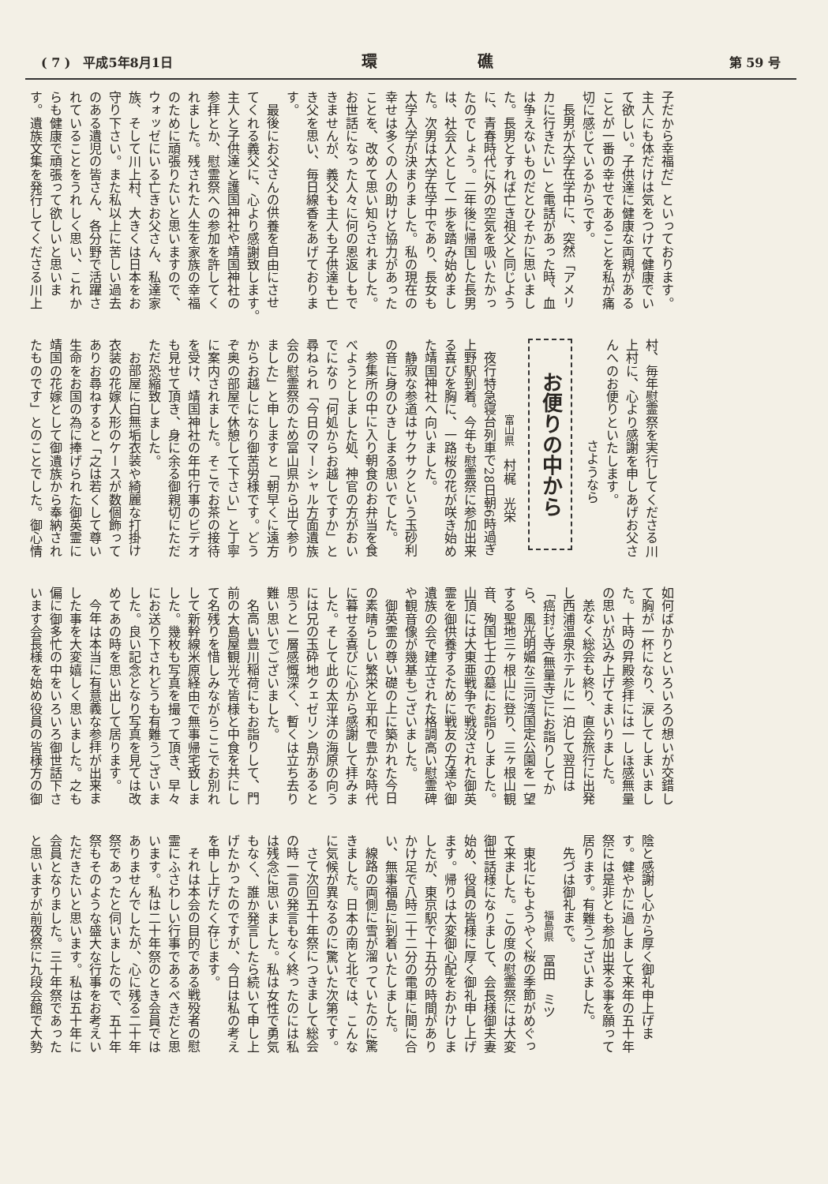( 7 )　平成5年8月1日 環 礁 第 59 号
子だから幸福だ」といっております。
主人にも体だけは気をつけて健康でい
て欲しい。子供達に健康な両親がある
ことが一番の幸せであることを私が痛
切に感じているからです。
長男が大学在学中に、突然「アメリ
カに行きたい」と電話があった時、血
は争えないものだとひそかに思いまし
た。長男とすれば亡き祖父と同じよう
に、青春時代に外の空気を吸いたかっ
たのでしょう。二年後に帰国した長男
は、社会人として一歩を踏み始めまし
た。次男は大学在学中であり、長女も
大学入学が決まりました。私の現在の
幸せは多くの人の助けと協力があった
ことを、改めて思い知らされました。
お世話になった人々に何の恩返しもで
きませんが、義父も主人も子供達も亡
き父を思い、毎日線香をあげておりま
す。
最後にお父さんの供養を自由にさせ
てくれる義父に、心より感謝致します。
主人と子供達と護国神社や靖国神社の
参拝とか、慰霊祭への参加を許してく
れました。残された人生を家族の幸福
のために頑張りたいと思いますので、
ウォッゼにいる亡きお父さん、私達家
族、そして川上村、大きくは日本をお
守り下さい。また私以上に苦しい過去
のある遺児の皆さん、各分野で活躍さ
れていることをうれしく思い、これか
らも健康で頑張って欲しいと思いま
す。遺族文集を発行してくださる川上
村、毎年慰霊祭を実行してくださる川
上村に、心より感謝を申しあげお父さ
んへのお便りといたします。
さようなら
お便りの中から
富山県　村梶　光栄
夜行特急寝台列車で28日朝6時過ぎ
上野駅到着。今年も慰霊祭に参加出来
る喜びを胸に、一路桜の花が咲き始め
た靖国神社へ向いました。
静寂な参道はサクサクという玉砂利
の音に身のひきしまる思いでした。
参集所の中に入り朝食のお弁当を食
べようとしました処、神官の方がおい
でになり「何処からお越しですか」と
尋ねられ「今日のマーシャル方面遺族
会の慰霊祭のため富山県から出て参り
ました」と申しますと「朝早くに遠方
からお越しになり御苦労様です。どう
ぞ奥の部屋で休憩して下さい」と丁寧
に案内されました。そこでお茶の接待
を受け、靖国神社の年中行事のビデオ
も見せて頂き、身に余る御親切にただ
ただ恐縮致しました。
お部屋に白無垢衣装や綺麗な打掛け
衣装の花嫁人形のケースが数個飾って
ありお尋ねすると「之は若くして尊い
生命をお国の為に捧げられた御英霊に
靖国の花嫁として御遺族から奉納され
たものです」とのことでした。御心情
如何ばかりといろいろの想いが交錯し
て胸が一杯になり、涙してしまいまし
た。十時の昇殿参拝には一しほ感無量
の思いが込み上げてまいりました。
恙なく総会も終り、直会旅行に出発
し西浦温泉ホテルに一泊して翌日は
「癌封じ寺(無量寺)」にお詣りしてか
ら、風光明媚な三河湾国定公園を一望
する聖地三ヶ根山に登り、三ヶ根山観
音、殉国七士の墓にお詣りしました。
山頂には大東亜戦争で戦没された御英
霊を御供養するために戦友の方達や御
遺族の会で建立された格調高い慰霊碑
や観音像が幾基もございました。
御英霊の尊い礎の上に築かれた今日
の素晴らしい繁栄と平和で豊かな時代
に暮せる喜びに心から感謝して拝みま
した。そして此の太平洋の海原の向う
には兄の玉砕地クェゼリン島があると
思うと一層感慨深く、暫くは立ち去り
難い思いでございました。
名高い豊川稲荷にもお詣りして、門
前の大島屋観光で皆様と中食を共にし
て名残りを惜しみながらここでお別れ
して新幹線米原経由で無事帰宅致しま
した。幾枚も写真を撮って頂き、早々
にお送り下されどうも有難うございま
した。良い記念となり写真を見ては改
めてあの時を思い出して居ります。
今年は本当に有意義な参拝が出来ま
した事を大変嬉しく思いました。之も
偏に御多忙の中をいろいろ御世話下さ
います会長様を始め役員の皆様方の御
陰と感謝し心から厚く御礼申上げま
す。健やかに過しまして来年の五十年
祭には是非とも参加出来る事を願って
居ります。有難うございました。
先づは御礼まで。
福島県　冨田　ミツ
東北にもようやく桜の季節がめぐっ
て来ました。この度の慰霊祭には大変
御世話様になりまして、会長様御夫妻
始め、役員の皆様に厚く御礼申し上げ
ます。帰りは大変御心配をおかけしま
したが、東京駅で十五分の時間があり
かけ足で八時二十二分の電車に間に合
い、無事福島に到着いたしました。
線路の両側に雪が溜っていたのに驚
きました。日本の南と北では、こんな
に気候が異なるのに驚いた次第です。
さて次回五十年祭につきまして総会
の時一言の発言もなく終ったのには私
は残念に思いました。私は女性で勇気
もなく、誰か発言したら続いて申し上
げたかったのですが、今日は私の考え
を申し上げたく存じます。
それは本会の目的である戦殁者の慰
霊にふさわしい行事であるべきだと思
います。私は二十年祭のとき会員では
ありませんでしたが、心に残る二十年
祭であったと伺いましたので、五十年
祭もそのような盛大な行事をお考えい
ただきたいと思います。私は五十年に
会員となりました。三十年祭であった
と思いますが前夜祭に九段会館で大勢